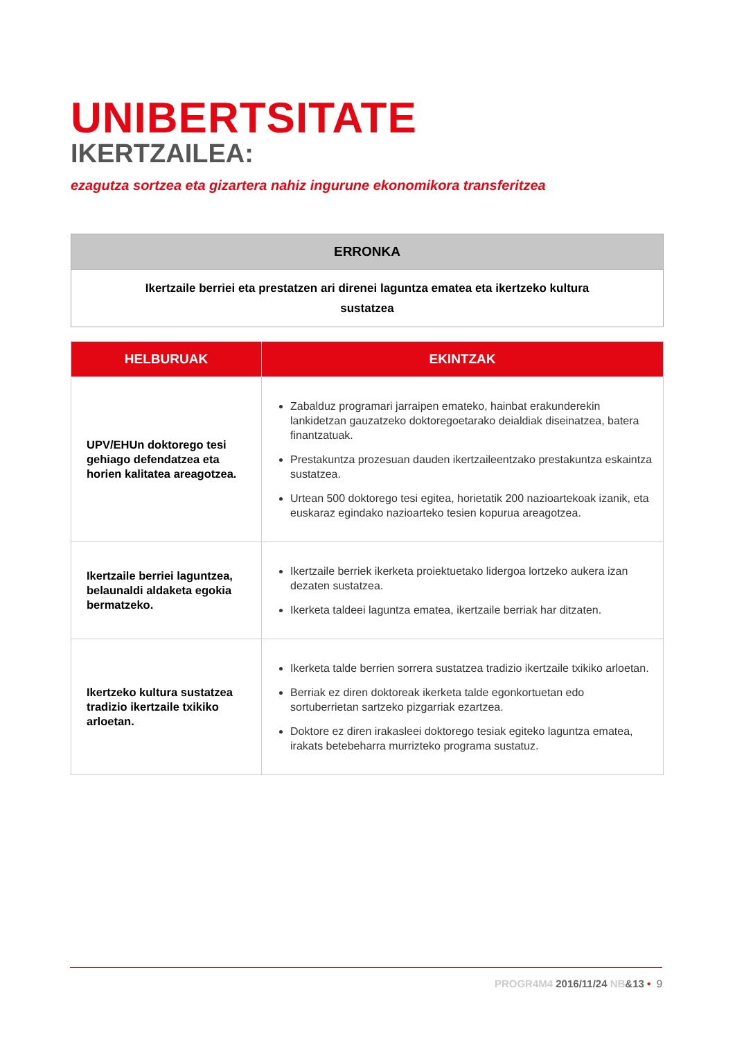UNIBERTSITATE
IKERTZAILEA:
ezagutza sortzea eta gizartera nahiz ingurune ekonomikora transferitzea
| ERRONKA |
| --- |
| Ikertzaile berriei eta prestatzen ari direnei laguntza ematea eta ikertzeko kultura sustatzea |
| HELBURUAK | EKINTZAK |
| --- | --- |
| UPV/EHUn doktorego tesi gehiago defendatzea eta horien kalitatea areagotzea. | Zabalduz programari jarraipen emateko, hainbat erakunderekin lankidetzan gauzatzeko doktoregoetarako deialdiak diseinatzea, batera finantzatuak. Prestakuntza prozesuan dauden ikertzaileentzako prestakuntza eskaintza sustatzea. Urtean 500 doktorego tesi egitea, horietatik 200 nazioartekoak izanik, eta euskaraz egindako nazioarteko tesien kopurua areagotzea. |
| Ikertzaile berriei laguntzea, belaunaldi aldaketa egokia bermatzeko. | Ikertzaile berriek ikerketa proiektuetako lidergoa lortzeko aukera izan dezaten sustatzea. Ikerketa taldeei laguntza ematea, ikertzaile berriak har ditzaten. |
| Ikertzeko kultura sustatzea tradizio ikertzaile txikiko arloetan. | Ikerketa talde berrien sorrera sustatzea tradizio ikertzaile txikiko arloetan. Berriak ez diren doktoreak ikerketa talde egonkortuetan edo sortuberrietan sartzeko pizgarriak ezartzea. Doktore ez diren irakasleei doktorego tesiak egiteko laguntza ematea, irakats betebeharra murrizteko programa sustatuz. |
PROGR4M4 2016/11/24 NB&13 • 9